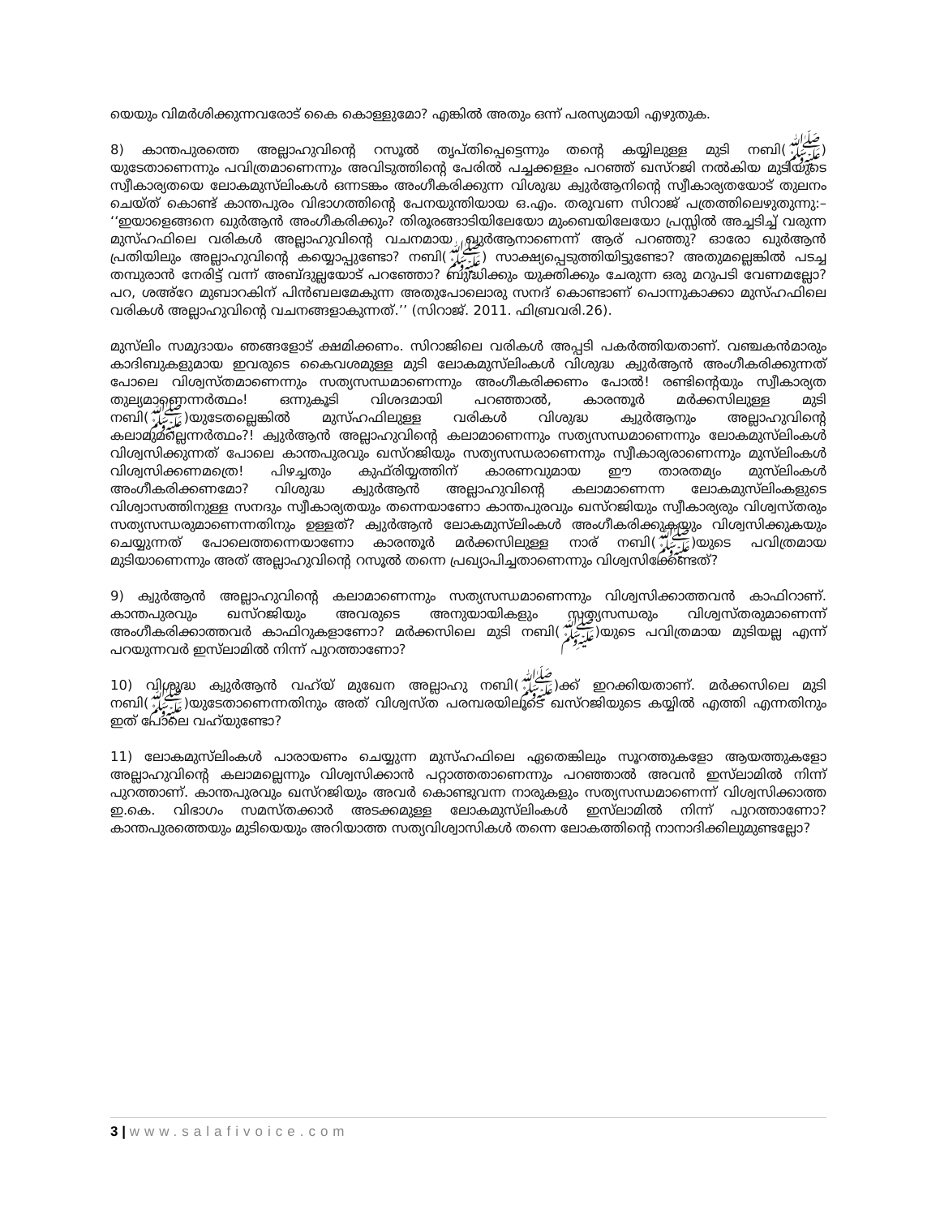യെയും വിമർശിക്കുന്നവരോട് കൈ കൊള്ളുമോ? എങ്കിൽ അതും ഒന്ന് പരസ്യമായി എഴുതുക.
8) കാന്തപുരത്തെ അല്ലാഹുവിന്റെ റസൂൽ തൃപ്തിപ്പെട്ടെന്നും തന്റെ കയ്യിലുള്ള മുടി നബി(ﷺ) യുടേതാണെന്നും പവിത്രമാണെന്നും അവിടുത്തിന്റെ പേരിൽ പച്ചക്കള്ളം പറഞ്ഞ് ഖസ്റജി നൽകിയ മുടിയുടെ സ്വീകാര്യതയെ ലോകമുസ്‌ലിംകൾ ഒന്നടങ്കം അംഗീകരിക്കുന്ന വിശുദ്ധ ക്വുർആനിന്റെ സ്വീകാര്യതയോട് തുലനം ചെയ്ത് കൊണ്ട് കാന്തപുരം വിഭാഗത്തിന്റെ പേനയുന്തിയായ ഒ.എം. തരുവണ സിറാജ് പത്രത്തിലെഴുതുന്നു:– ‘‘ഇയാളെങ്ങനെ ഖുർആൻ അംഗീകരിക്കും? തിരൂരങ്ങാടിയിലേയോ മുംബെയിലേയോ പ്രസ്സിൽ അച്ചടിച്ച് വരുന്ന മുസ്ഹഫിലെ വരികൾ അല്ലാഹുവിന്റെ വചനമായ ഖുർആനാണെന്ന് ആര് പറഞ്ഞു? ഓരോ ഖുർആൻ പ്രതിയിലും അല്ലാഹുവിന്റെ കയ്യൊപ്പുണ്ടോ? നബി(ﷺ) സാക്ഷ്യപ്പെടുത്തിയിട്ടുണ്ടോ? അതുമല്ലെങ്കിൽ പടച്ച തമ്പുരാൻ നേരിട്ട് വന്ന് അബ്ദുല്ലയോട് പറഞ്ഞോ? ബുദ്ധിക്കും യുക്തിക്കും ചേരുന്ന ഒരു മറുപടി വേണമല്ലോ? പറ, ശഅ്റേ മുബാറകിന് പിൻബലമേകുന്ന അതുപോലൊരു സനദ് കൊണ്ടാണ് പൊന്നുകാക്കാ മുസ്ഹഫിലെ വരികൾ അല്ലാഹുവിന്റെ വചനങ്ങളാകുന്നത്.’’ (സിറാജ്. 2011. ഫിബ്രവരി.26).
മുസ്‌ലിം സമുദായം ഞങ്ങളോട് ക്ഷമിക്കണം. സിറാജിലെ വരികൾ അപ്പടി പകർത്തിയതാണ്. വഞ്ചകൻമാരും കാദിബുകളുമായ ഇവരുടെ കൈവശമുള്ള മുടി ലോകമുസ്‌ലിംകൾ വിശുദ്ധ ക്വുർആൻ അംഗീകരിക്കുന്നത് പോലെ വിശ്വസ്തമാണെന്നും സത്യസന്ധമാണെന്നും അംഗീകരിക്കണം പോൽ! രണ്ടിന്റെയും സ്വീകാര്യത തുല്യമാണെന്നർത്ഥം! ഒന്നുകൂടി വിശദമായി പറഞ്ഞാൽ, കാരന്തൂർ മർക്കസിലുള്ള മുടി നബി(ﷺ)യുടേതല്ലെങ്കിൽ മുസ്ഹഫിലുള്ള വരികൾ വിശുദ്ധ ക്വുർആനും അല്ലാഹുവിന്റെ കലാമുമല്ലെന്നർത്ഥം?! ക്വുർആൻ അല്ലാഹുവിന്റെ കലാമാണെന്നും സത്യസന്ധമാണെന്നും ലോകമുസ്‌ലിംകൾ വിശ്വസിക്കുന്നത് പോലെ കാന്തപുരവും ഖസ്റജിയും സത്യസന്ധരാണെന്നും സ്വീകാര്യരാണെന്നും മുസ്‌ലിംകൾ വിശ്വസിക്കണമത്രെ! പിഴച്ചതും കുഫ്‌രിയ്യത്തിന് കാരണവുമായ ഈ താരതമ്യം മുസ്‌ലിംകൾ അംഗീകരിക്കണമോ? വിശുദ്ധ ക്വുർആൻ അല്ലാഹുവിന്റെ കലാമാണെന്ന ലോകമുസ്‌ലിംകളുടെ വിശ്വാസത്തിനുള്ള സനദും സ്വീകാര്യതയും തന്നെയാണോ കാന്തപുരവും ഖസ്റജിയും സ്വീകാര്യരും വിശ്വസ്തരും സത്യസന്ധരുമാണെന്നതിനും ഉള്ളത്? ക്വുർആൻ ലോകമുസ്‌ലിംകൾ അംഗീകരിക്കുകയും വിശ്വസിക്കുകയും ചെയ്യുന്നത് പോലെത്തന്നെയാണോ കാരന്തൂർ മർക്കസിലുള്ള നാര് നബി(ﷺ)യുടെ പവിത്രമായ മുടിയാണെന്നും അത് അല്ലാഹുവിന്റെ റസൂൽ തന്നെ പ്രഖ്യാപിച്ചതാണെന്നും വിശ്വസിക്കേണ്ടത്?
9) ക്വുർആൻ അല്ലാഹുവിന്റെ കലാമാണെന്നും സത്യസന്ധമാണെന്നും വിശ്വസിക്കാത്തവൻ കാഫിറാണ്. കാന്തപുരവും ഖസ്റജിയും അവരുടെ അനുയായികളും സത്യസന്ധരും വിശ്വസ്തരുമാണെന്ന് അംഗീകരിക്കാത്തവർ കാഫിറുകളാണോ? മർക്കസിലെ മുടി നബി(ﷺ)യുടെ പവിത്രമായ മുടിയല്ല എന്ന് പറയുന്നവർ ഇസ്‌ലാമിൽ നിന്ന് പുറത്താണോ?
10) വിശുദ്ധ ക്വുർആൻ വഹ്‌യ് മുഖേന അല്ലാഹു നബി(ﷺ)ക്ക് ഇറക്കിയതാണ്. മർക്കസിലെ മുടി നബി(ﷺ)യുടേതാണെന്നതിനും അത് വിശ്വസ്ത പരമ്പരയിലൂടെ ഖസ്റജിയുടെ കയ്യിൽ എത്തി എന്നതിനും ഇത് പോലെ വഹ്‌യുണ്ടോ?
11) ലോകമുസ്‌ലിംകൾ പാരായണം ചെയ്യുന്ന മുസ്ഹഫിലെ ഏതെങ്കിലും സൂറത്തുകളോ ആയത്തുകളോ അല്ലാഹുവിന്റെ കലാമല്ലെന്നും വിശ്വസിക്കാൻ പറ്റാത്തതാണെന്നും പറഞ്ഞാൽ അവൻ ഇസ്‌ലാമിൽ നിന്ന് പുറത്താണ്. കാന്തപുരവും ഖസ്റജിയും അവർ കൊണ്ടുവന്ന നാരുകളും സത്യസന്ധമാണെന്ന് വിശ്വസിക്കാത്ത ഇ.കെ. വിഭാഗം സമസ്തക്കാർ അടക്കമുള്ള ലോകമുസ്‌ലിംകൾ ഇസ്‌ലാമിൽ നിന്ന് പുറത്താണോ? കാന്തപുരത്തെയും മുടിയെയും അറിയാത്ത സത്യവിശ്വാസികൾ തന്നെ ലോകത്തിന്റെ നാനാദിക്കിലുമുണ്ടല്ലോ?
3 | www.salafivoice.com